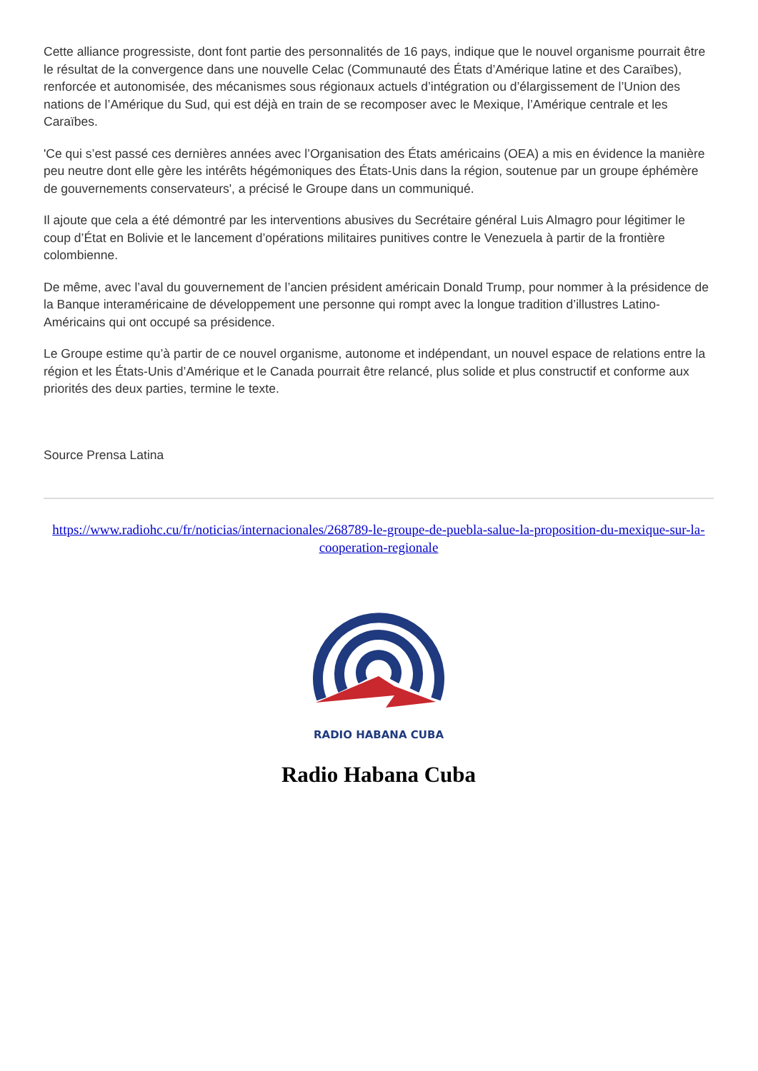Cette alliance progressiste, dont font partie des personnalités de 16 pays, indique que le nouvel organisme pourrait être le résultat de la convergence dans une nouvelle Celac (Communauté des États d’Amérique latine et des Caraïbes), renforcée et autonomisée, des mécanismes sous régionaux actuels d’intégration ou d’élargissement de l’Union des nations de l’Amérique du Sud, qui est déjà en train de se recomposer avec le Mexique, l’Amérique centrale et les Caraïbes.
'Ce qui s’est passé ces dernières années avec l’Organisation des États américains (OEA) a mis en évidence la manière peu neutre dont elle gère les intérêts hégémoniques des États-Unis dans la région, soutenue par un groupe éphémère de gouvernements conservateurs', a précisé le Groupe dans un communiqué.
Il ajoute que cela a été démontré par les interventions abusives du Secrétaire général Luis Almagro pour légitimer le coup d’État en Bolivie et le lancement d’opérations militaires punitives contre le Venezuela à partir de la frontière colombienne.
De même, avec l’aval du gouvernement de l’ancien président américain Donald Trump, pour nommer à la présidence de la Banque interaméricaine de développement une personne qui rompt avec la longue tradition d’illustres Latino-Américains qui ont occupé sa présidence.
Le Groupe estime qu’à partir de ce nouvel organisme, autonome et indépendant, un nouvel espace de relations entre la région et les États-Unis d’Amérique et le Canada pourrait être relancé, plus solide et plus constructif et conforme aux priorités des deux parties, termine le texte.
Source Prensa Latina
https://www.radiohc.cu/fr/noticias/internacionales/268789-le-groupe-de-puebla-salue-la-proposition-du-mexique-sur-la-cooperation-regionale
RADIO HABANA CUBA
Radio Habana Cuba